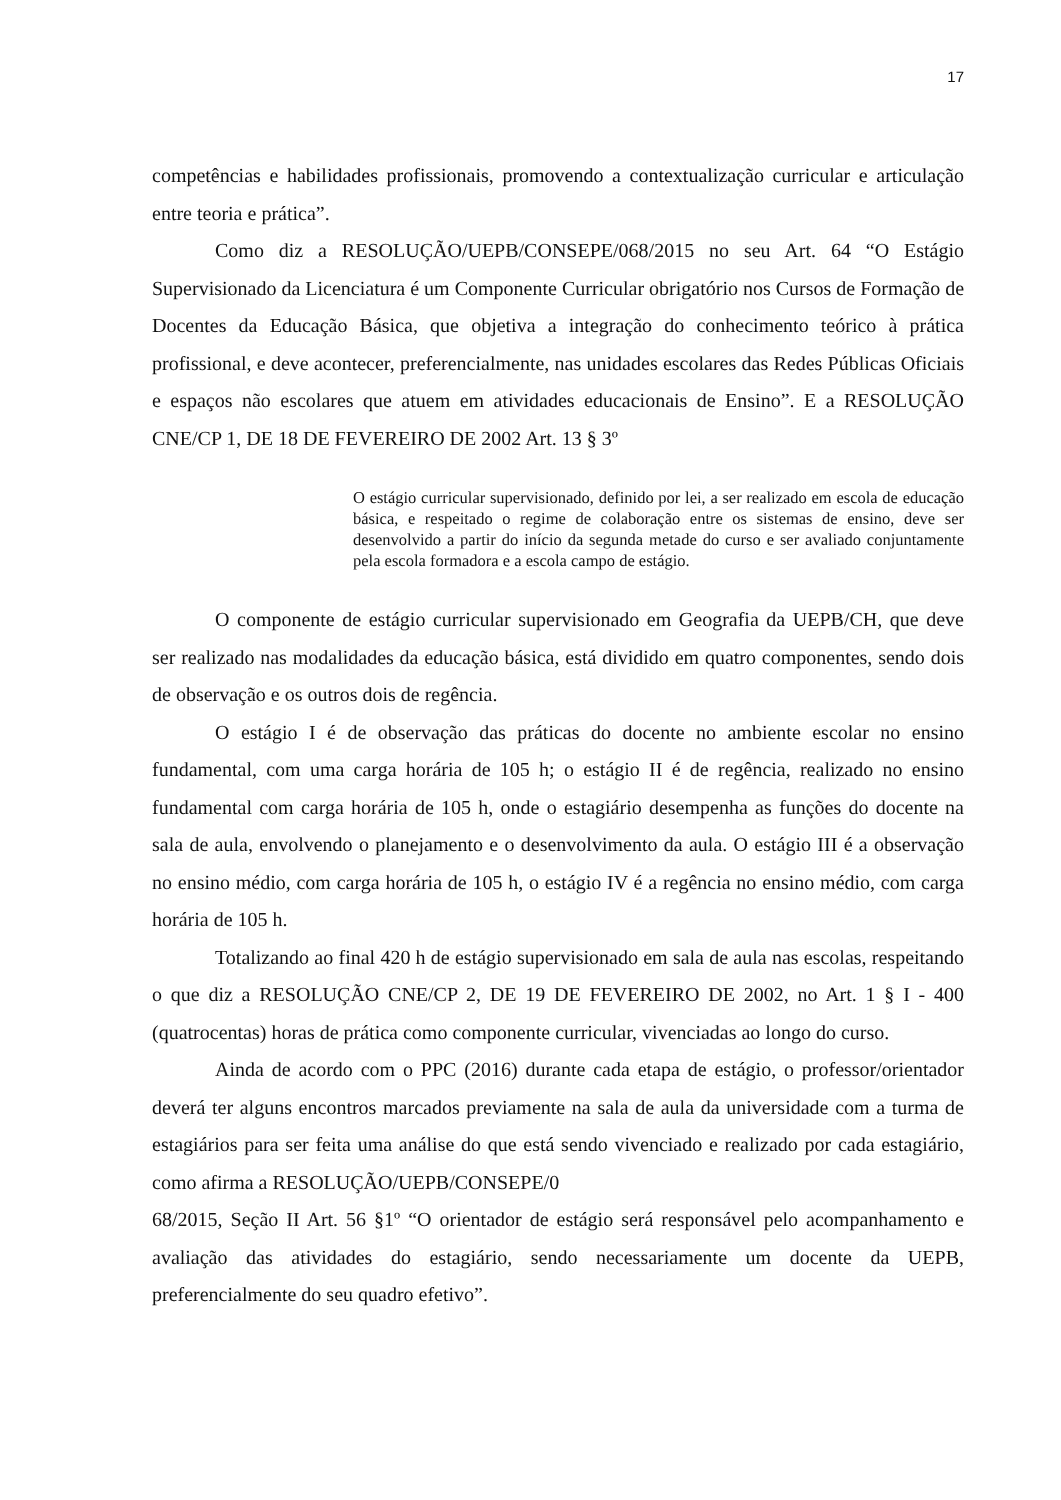17
competências e habilidades profissionais, promovendo a contextualização curricular e articulação entre teoria e prática”.
Como diz a RESOLUÇÃO/UEPB/CONSEPE/068/2015 no seu Art. 64 “O Estágio Supervisionado da Licenciatura é um Componente Curricular obrigatório nos Cursos de Formação de Docentes da Educação Básica, que objetiva a integração do conhecimento teórico à prática profissional, e deve acontecer, preferencialmente, nas unidades escolares das Redes Públicas Oficiais e espaços não escolares que atuem em atividades educacionais de Ensino”. E a RESOLUÇÃO CNE/CP 1, DE 18 DE FEVEREIRO DE 2002 Art. 13 § 3º
O estágio curricular supervisionado, definido por lei, a ser realizado em escola de educação básica, e respeitado o regime de colaboração entre os sistemas de ensino, deve ser desenvolvido a partir do início da segunda metade do curso e ser avaliado conjuntamente pela escola formadora e a escola campo de estágio.
O componente de estágio curricular supervisionado em Geografia da UEPB/CH, que deve ser realizado nas modalidades da educação básica, está dividido em quatro componentes, sendo dois de observação e os outros dois de regência.
O estágio I é de observação das práticas do docente no ambiente escolar no ensino fundamental, com uma carga horária de 105 h; o estágio II é de regência, realizado no ensino fundamental com carga horária de 105 h, onde o estagiário desempenha as funções do docente na sala de aula, envolvendo o planejamento e o desenvolvimento da aula. O estágio III é a observação no ensino médio, com carga horária de 105 h, o estágio IV é a regência no ensino médio, com carga horária de 105 h.
Totalizando ao final 420 h de estágio supervisionado em sala de aula nas escolas, respeitando o que diz a RESOLUÇÃO CNE/CP 2, DE 19 DE FEVEREIRO DE 2002, no Art. 1 § I - 400 (quatrocentas) horas de prática como componente curricular, vivenciadas ao longo do curso.
Ainda de acordo com o PPC (2016) durante cada etapa de estágio, o professor/orientador deverá ter alguns encontros marcados previamente na sala de aula da universidade com a turma de estagiários para ser feita uma análise do que está sendo vivenciado e realizado por cada estagiário, como afirma a RESOLUÇÃO/UEPB/CONSEPE/0
68/2015, Seção II Art. 56 §1º “O orientador de estágio será responsável pelo acompanhamento e avaliação das atividades do estagiário, sendo necessariamente um docente da UEPB, preferencialmente do seu quadro efetivo”.